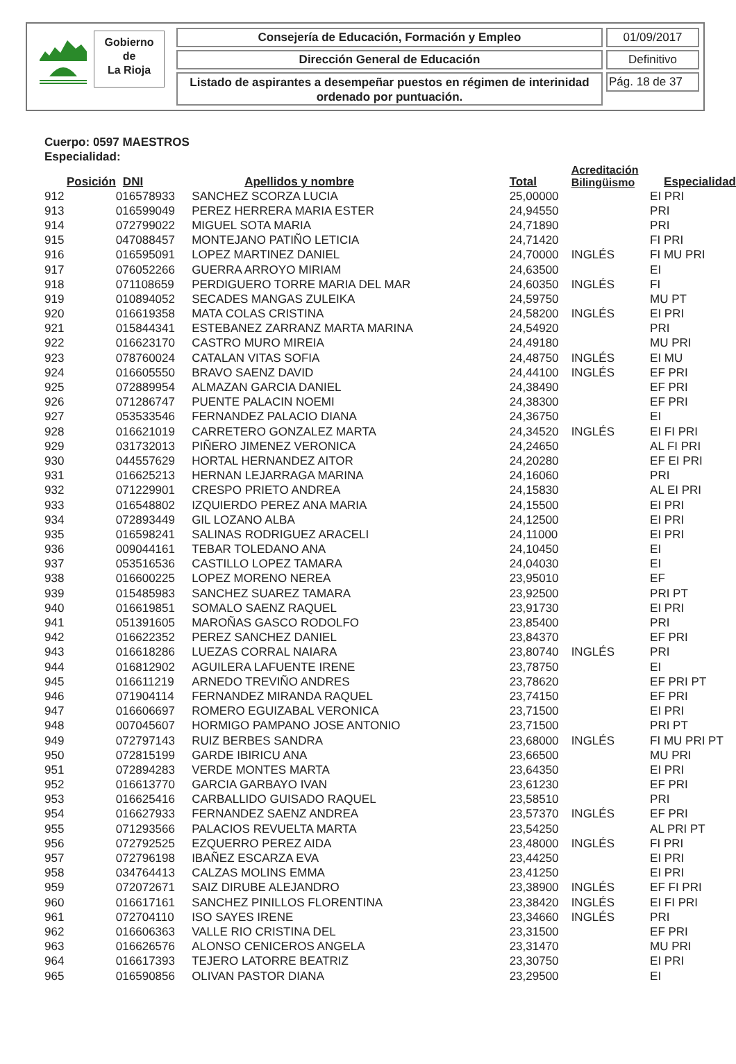Gobierno
de
La Rioja
Consejería de Educación, Formación y Empleo 01/09/2017
Dirección General de Educación Definitivo
Listado de aspirantes a desempeñar puestos en régimen de interinidad
ordenado por puntuación.
Pág. 18 de 37
Cuerpo: 0597 MAESTROS
Especialidad:
| Posición | DNI | Apellidos y nombre | Total | Acreditación Bilingüismo | Especialidad |
| --- | --- | --- | --- | --- | --- |
| 912 | 016578933 | SANCHEZ SCORZA LUCIA | 25,00000 | | EI PRI |
| 913 | 016599049 | PEREZ HERRERA MARIA ESTER | 24,94550 | | PRI |
| 914 | 072799022 | MIGUEL SOTA MARIA | 24,71890 | | PRI |
| 915 | 047088457 | MONTEJANO PATIÑO LETICIA | 24,71420 | | FI PRI |
| 916 | 016595091 | LOPEZ MARTINEZ DANIEL | 24,70000 | INGLÉS | FI MU PRI |
| 917 | 076052266 | GUERRA ARROYO MIRIAM | 24,63500 | | EI |
| 918 | 071108659 | PERDIGUERO TORRE MARIA DEL MAR | 24,60350 | INGLÉS | FI |
| 919 | 010894052 | SECADES MANGAS ZULEIKA | 24,59750 | | MU PT |
| 920 | 016619358 | MATA COLAS CRISTINA | 24,58200 | INGLÉS | EI PRI |
| 921 | 015844341 | ESTEBANEZ ZARRANZ MARTA MARINA | 24,54920 | | PRI |
| 922 | 016623170 | CASTRO MURO MIREIA | 24,49180 | | MU PRI |
| 923 | 078760024 | CATALAN VITAS SOFIA | 24,48750 | INGLÉS | EI MU |
| 924 | 016605550 | BRAVO SAENZ DAVID | 24,44100 | INGLÉS | EF PRI |
| 925 | 072889954 | ALMAZAN GARCIA DANIEL | 24,38490 | | EF PRI |
| 926 | 071286747 | PUENTE PALACIN NOEMI | 24,38300 | | EF PRI |
| 927 | 053533546 | FERNANDEZ PALACIO DIANA | 24,36750 | | EI |
| 928 | 016621019 | CARRETERO GONZALEZ MARTA | 24,34520 | INGLÉS | EI FI PRI |
| 929 | 031732013 | PIÑERO JIMENEZ VERONICA | 24,24650 | | AL FI PRI |
| 930 | 044557629 | HORTAL HERNANDEZ AITOR | 24,20280 | | EF EI PRI |
| 931 | 016625213 | HERNAN LEJARRAGA MARINA | 24,16060 | | PRI |
| 932 | 071229901 | CRESPO PRIETO ANDREA | 24,15830 | | AL EI PRI |
| 933 | 016548802 | IZQUIERDO PEREZ ANA MARIA | 24,15500 | | EI PRI |
| 934 | 072893449 | GIL LOZANO ALBA | 24,12500 | | EI PRI |
| 935 | 016598241 | SALINAS RODRIGUEZ ARACELI | 24,11000 | | EI PRI |
| 936 | 009044161 | TEBAR TOLEDANO ANA | 24,10450 | | EI |
| 937 | 053516536 | CASTILLO LOPEZ TAMARA | 24,04030 | | EI |
| 938 | 016600225 | LOPEZ MORENO NEREA | 23,95010 | | EF |
| 939 | 015485983 | SANCHEZ SUAREZ TAMARA | 23,92500 | | PRI PT |
| 940 | 016619851 | SOMALO SAENZ RAQUEL | 23,91730 | | EI PRI |
| 941 | 051391605 | MAROÑAS GASCO RODOLFO | 23,85400 | | PRI |
| 942 | 016622352 | PEREZ SANCHEZ DANIEL | 23,84370 | | EF PRI |
| 943 | 016618286 | LUEZAS CORRAL NAIARA | 23,80740 | INGLÉS | PRI |
| 944 | 016812902 | AGUILERA LAFUENTE IRENE | 23,78750 | | EI |
| 945 | 016611219 | ARNEDO TREVIÑO ANDRES | 23,78620 | | EF PRI PT |
| 946 | 071904114 | FERNANDEZ MIRANDA RAQUEL | 23,74150 | | EF PRI |
| 947 | 016606697 | ROMERO EGUIZABAL VERONICA | 23,71500 | | EI PRI |
| 948 | 007045607 | HORMIGO PAMPANO JOSE ANTONIO | 23,71500 | | PRI PT |
| 949 | 072797143 | RUIZ BERBES SANDRA | 23,68000 | INGLÉS | FI MU PRI PT |
| 950 | 072815199 | GARDE IBIRICU ANA | 23,66500 | | MU PRI |
| 951 | 072894283 | VERDE MONTES MARTA | 23,64350 | | EI PRI |
| 952 | 016613770 | GARCIA GARBAYO IVAN | 23,61230 | | EF PRI |
| 953 | 016625416 | CARBALLIDO GUISADO RAQUEL | 23,58510 | | PRI |
| 954 | 016627933 | FERNANDEZ SAENZ ANDREA | 23,57370 | INGLÉS | EF PRI |
| 955 | 071293566 | PALACIOS REVUELTA MARTA | 23,54250 | | AL PRI PT |
| 956 | 072792525 | EZQUERRO PEREZ AIDA | 23,48000 | INGLÉS | FI PRI |
| 957 | 072796198 | IBAÑEZ ESCARZA EVA | 23,44250 | | EI PRI |
| 958 | 034764413 | CALZAS MOLINS EMMA | 23,41250 | | EI PRI |
| 959 | 072072671 | SAIZ DIRUBE ALEJANDRO | 23,38900 | INGLÉS | EF FI PRI |
| 960 | 016617161 | SANCHEZ PINILLOS FLORENTINA | 23,38420 | INGLÉS | EI FI PRI |
| 961 | 072704110 | ISO SAYES IRENE | 23,34660 | INGLÉS | PRI |
| 962 | 016606363 | VALLE RIO CRISTINA DEL | 23,31500 | | EF PRI |
| 963 | 016626576 | ALONSO CENICEROS ANGELA | 23,31470 | | MU PRI |
| 964 | 016617393 | TEJERO LATORRE BEATRIZ | 23,30750 | | EI PRI |
| 965 | 016590856 | OLIVAN PASTOR DIANA | 23,29500 | | EI |